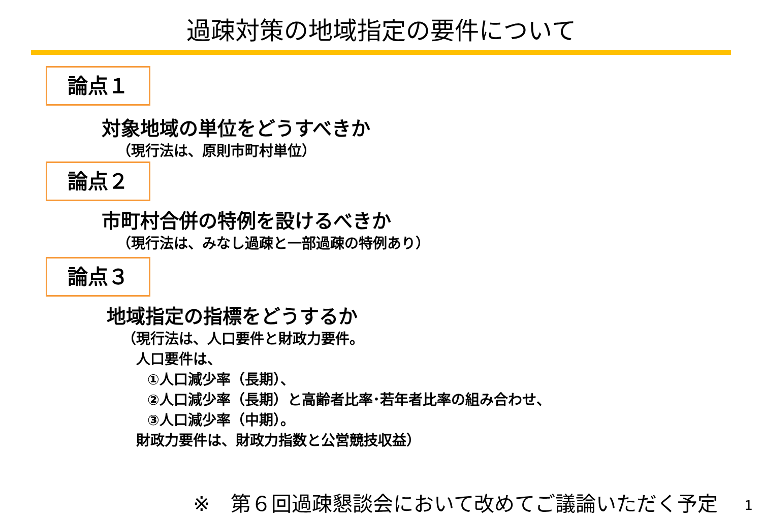過疎対策の地域指定の要件について
論点１
対象地域の単位をどうすべきか
（現行法は、原則市町村単位）
論点２
市町村合併の特例を設けるべきか
（現行法は、みなし過疎と一部過疎の特例あり）
論点３
地域指定の指標をどうするか
（現行法は、人口要件と財政力要件。
人口要件は、
①人口減少率（長期）、
②人口減少率（長期）と高齢者比率･若年者比率の組み合わせ、
③人口減少率（中期）。
財政力要件は、財政力指数と公営競技収益）
※　第６回過疎懇談会において改めてご議論いただく予定
1